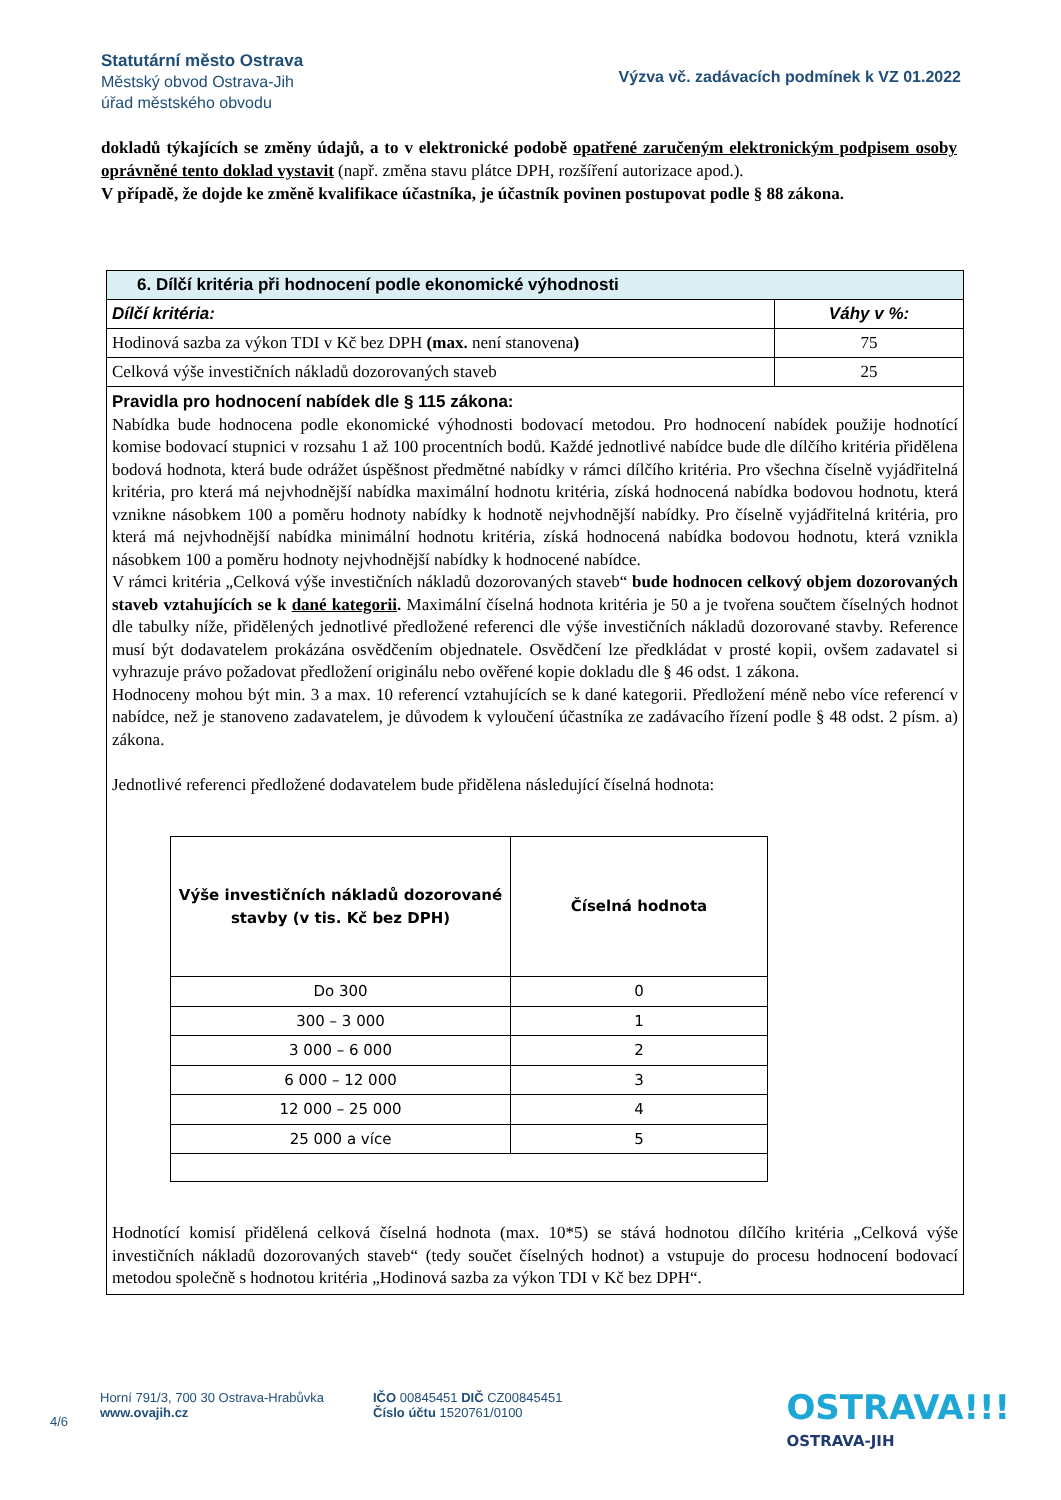Statutární město Ostrava
Městský obvod Ostrava-Jih
úřad městského obvodu
Výzva vč. zadávacích podmínek k VZ 01.2022
dokladů týkajících se změny údajů, a to v elektronické podobě opatřené zaručeným elektronickým podpisem osoby oprávněné tento doklad vystavit (např. změna stavu plátce DPH, rozšíření autorizace apod.).
V případě, že dojde ke změně kvalifikace účastníka, je účastník povinen postupovat podle § 88 zákona.
| 6. Dílčí kritéria při hodnocení podle ekonomické výhodnosti | |
| --- | --- |
| Dílčí kritéria: | Váhy v %: |
| Hodinová sazba za výkon TDI v Kč bez DPH (max. není stanovena ) | 75 |
| Celková výše investičních nákladů dozorovaných staveb | 25 |
| Pravidla pro hodnocení nabídek dle § 115 zákona: Nabídka bude hodnocena podle ekonomické výhodnosti bodovací metodou. Pro hodnocení nabídek použije hodnotící komise bodovací stupnici v rozsahu 1 až 100 procentních bodů. Každé jednotlivé nabídce bude dle dílčího kritéria přidělena bodová hodnota, která bude odrážet úspěšnost předmětné nabídky v rámci dílčího kritéria. Pro všechna číselně vyjádřitelná kritéria, pro která má nejvhodnější nabídka maximální hodnotu kritéria, získá hodnocená nabídka bodovou hodnotu, která vznikne násobkem 100 a poměru hodnoty nabídky k hodnotě nejvhodnější nabídky. Pro číselně vyjádřitelná kritéria, pro která má nejvhodnější nabídka minimální hodnotu kritéria, získá hodnocená nabídka bodovou hodnotu, která vznikla násobkem 100 a poměru hodnoty nejvhodnější nabídky k hodnocené nabídce. V rámci kritéria „Celková výše investičních nákladů dozorovaných staveb“ bude hodnocen celkový objem dozorovaných staveb vztahujících se k dané kategorii . Maximální číselná hodnota kritéria je 50 a je tvořena součtem číselných hodnot dle tabulky níže, přidělených jednotlivé předložené referenci dle výše investičních nákladů dozorované stavby. Reference musí být dodavatelem prokázána osvědčením objednatele. Osvědčení lze předkládat v prosté kopii, ovšem zadavatel si vyhrazuje právo požadovat předložení originálu nebo ověřené kopie dokladu dle § 46 odst. 1 zákona. Hodnoceny mohou být min. 3 a max. 10 referencí vztahujících se k dané kategorii. Předložení méně nebo více referencí v nabídce, než je stanoveno zadavatelem, je důvodem k vyloučení účastníka ze zadávacího řízení podle § 48 odst. 2 písm. a) zákona. Jednotlivé referenci předložené dodavatelem bude přidělena následující číselná hodnota: / Výše investičních nákladů dozorované stavby (v tis. Kč bez DPH) / Číselná hodnota / / --- / --- / / Do 300 / 0 / / 300 – 3 000 / 1 / / 3 000 – 6 000 / 2 / / 6 000 – 12 000 / 3 / / 12 000 – 25 000 / 4 / / 25 000 a více / 5 / Hodnotící komisí přidělená celková číselná hodnota (max. 10*5) se stává hodnotou dílčího kritéria „Celková výše investičních nákladů dozorovaných staveb“ (tedy součet číselných hodnot) a vstupuje do procesu hodnocení bodovací metodou společně s hodnotou kritéria „Hodinová sazba za výkon TDI v Kč bez DPH“. | |
4/6
Horní 791/3, 700 30 Ostrava-Hrabůvka
www.ovajih.cz
IČO 00845451 DIČ CZ00845451
Číslo účtu 1520761/0100
OSTRAVA!!!
OSTRAVA-JIH